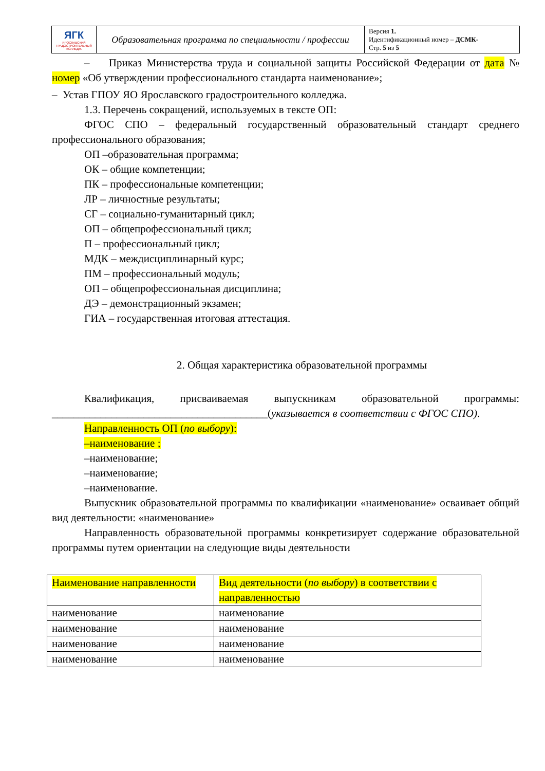| ЯГК ЯРОСЛАВСКИЙ ГРАДОСТРОИТЕЛЬНЫЙ КОЛЛЕДЖ | Образовательная программа по специальности / профессии | Версия 1. Идентификационный номер – ДСМК- Стр. 5 из 5 |
– Приказ Министерства труда и социальной защиты Российской Федерации от дата № номер «Об утверждении профессионального стандарта наименование»;
– Устав ГПОУ ЯО Ярославского градостроительного колледжа.
1.3. Перечень сокращений, используемых в тексте ОП:
ФГОС СПО – федеральный государственный образовательный стандарт среднего профессионального образования;
ОП –образовательная программа;
ОК – общие компетенции;
ПК – профессиональные компетенции;
ЛР – личностные результаты;
СГ – социально-гуманитарный цикл;
ОП – общепрофессиональный цикл;
П – профессиональный цикл;
МДК – междисциплинарный курс;
ПМ – профессиональный модуль;
ОП – общепрофессиональная дисциплина;
ДЭ – демонстрационный экзамен;
ГИА – государственная итоговая аттестация.
2. Общая характеристика образовательной программы
Квалификация, присваиваемая выпускникам образовательной программы: ________________________________________(указывается в соответствии с ФГОС СПО).
Направленность ОП (по выбору):
–наименование ;
–наименование;
–наименование;
–наименование.
Выпускник образовательной программы по квалификации «наименование» осваивает общий вид деятельности: «наименование»
Направленность образовательной программы конкретизирует содержание образовательной программы путем ориентации на следующие виды деятельности
| Наименование направленности | Вид деятельности ( по выбору ) в соответствии с направленностью |
| наименование | наименование |
| наименование | наименование |
| наименование | наименование |
| наименование | наименование |